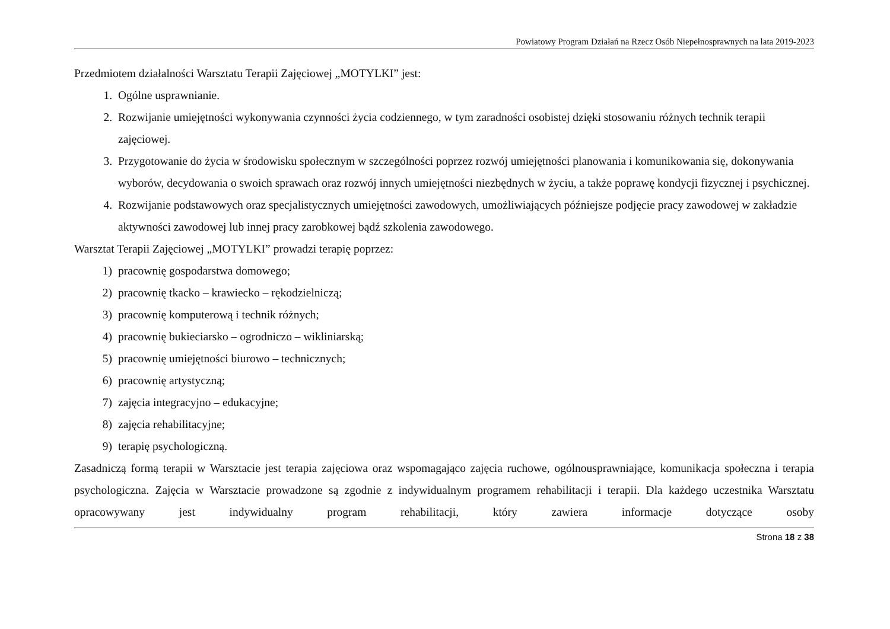Powiatowy Program Działań na Rzecz Osób Niepełnosprawnych na lata 2019-2023
Przedmiotem działalności Warsztatu Terapii Zajęciowej „MOTYLKI” jest:
1. Ogólne usprawnianie.
2. Rozwijanie umiejętności wykonywania czynności życia codziennego, w tym zaradności osobistej dzięki stosowaniu różnych technik terapii zajęciowej.
3. Przygotowanie do życia w środowisku społecznym w szczególności poprzez rozwój umiejętności planowania i komunikowania się, dokonywania wyborów, decydowania o swoich sprawach oraz rozwój innych umiejętności niezbędnych w życiu, a także poprawę kondycji fizycznej i psychicznej.
4. Rozwijanie podstawowych oraz specjalistycznych umiejętności zawodowych, umożliwiających późniejsze podjęcie pracy zawodowej w zakładzie aktywności zawodowej lub innej pracy zarobkowej bądź szkolenia zawodowego.
Warsztat Terapii Zajęciowej „MOTYLKI” prowadzi terapię poprzez:
1) pracownię gospodarstwa domowego;
2) pracownię tkacko – krawiecko – rękodzielniczą;
3) pracownię komputerową i technik różnych;
4) pracownię bukieciarsko – ogrodniczo – wikliniarską;
5) pracownię umiejętności biurowo – technicznych;
6) pracownię artystyczną;
7) zajęcia integracyjno – edukacyjne;
8) zajęcia rehabilitacyjne;
9) terapię psychologiczną.
Zasadniczą formą terapii w Warsztacie jest terapia zajęciowa oraz wspomagająco zajęcia ruchowe, ogólnousprawniające, komunikacja społeczna i terapia psychologiczna. Zajęcia w Warsztacie prowadzone są zgodnie z indywidualnym programem rehabilitacji i terapii. Dla każdego uczestnika Warsztatu opracowywany jest indywidualny program rehabilitacji, który zawiera informacje dotyczące osoby
Strona 18 z 38